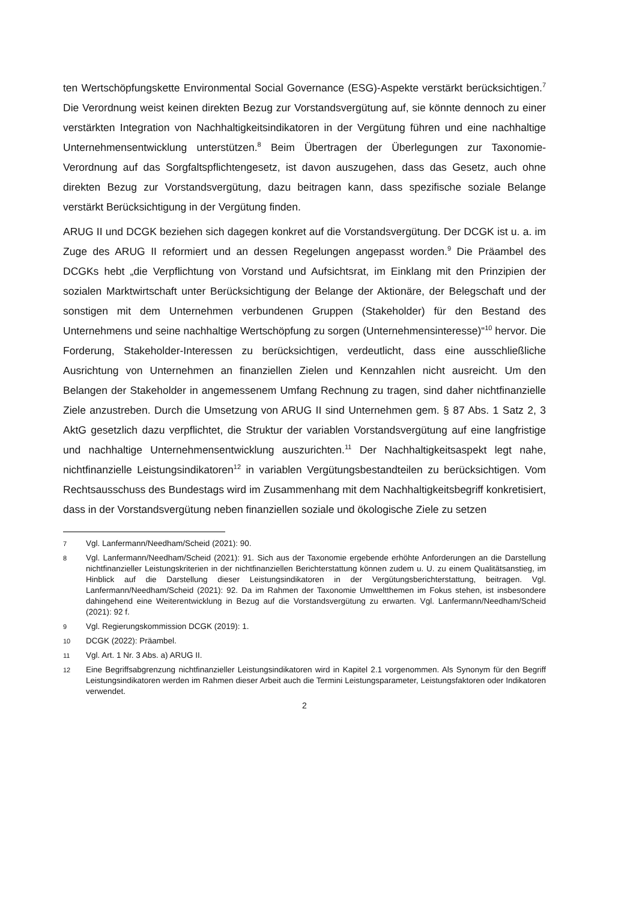ten Wertschöpfungskette Environmental Social Governance (ESG)-Aspekte verstärkt berücksichtigen.<sup>7</sup> Die Verordnung weist keinen direkten Bezug zur Vorstandsvergütung auf, sie könnte dennoch zu einer verstärkten Integration von Nachhaltigkeitsindikatoren in der Vergütung führen und eine nachhaltige Unternehmensentwicklung unterstützen.<sup>8</sup> Beim Übertragen der Überlegungen zur Taxonomie-Verordnung auf das Sorgfaltspflichtengesetz, ist davon auszugehen, dass das Gesetz, auch ohne direkten Bezug zur Vorstandsvergütung, dazu beitragen kann, dass spezifische soziale Belange verstärkt Berücksichtigung in der Vergütung finden.
ARUG II und DCGK beziehen sich dagegen konkret auf die Vorstandsvergütung. Der DCGK ist u. a. im Zuge des ARUG II reformiert und an dessen Regelungen angepasst worden.<sup>9</sup> Die Präambel des DCGKs hebt „die Verpflichtung von Vorstand und Aufsichtsrat, im Einklang mit den Prinzipien der sozialen Marktwirtschaft unter Berücksichtigung der Belange der Aktionäre, der Belegschaft und der sonstigen mit dem Unternehmen verbundenen Gruppen (Stakeholder) für den Bestand des Unternehmens und seine nachhaltige Wertschöpfung zu sorgen (Unternehmensinteresse)“<sup>10</sup> hervor. Die Forderung, Stakeholder-Interessen zu berücksichtigen, verdeutlicht, dass eine ausschließliche Ausrichtung von Unternehmen an finanziellen Zielen und Kennzahlen nicht ausreicht. Um den Belangen der Stakeholder in angemessenem Umfang Rechnung zu tragen, sind daher nichtfinanzielle Ziele anzustreben. Durch die Umsetzung von ARUG II sind Unternehmen gem. § 87 Abs. 1 Satz 2, 3 AktG gesetzlich dazu verpflichtet, die Struktur der variablen Vorstandsvergütung auf eine langfristige und nachhaltige Unternehmensentwicklung auszurichten.<sup>11</sup> Der Nachhaltigkeitsaspekt legt nahe, nichtfinanzielle Leistungsindikatoren<sup>12</sup> in variablen Vergütungsbestandteilen zu berücksichtigen. Vom Rechtsausschuss des Bundestags wird im Zusammenhang mit dem Nachhaltigkeitsbegriff konkretisiert, dass in der Vorstandsvergütung neben finanziellen soziale und ökologische Ziele zu setzen
7 Vgl. Lanfermann/Needham/Scheid (2021): 90.
8 Vgl. Lanfermann/Needham/Scheid (2021): 91. Sich aus der Taxonomie ergebende erhöhte Anforderungen an die Darstellung nichtfinanzieller Leistungskriterien in der nichtfinanziellen Berichterstattung können zudem u. U. zu einem Qualitätsanstieg, im Hinblick auf die Darstellung dieser Leistungsindikatoren in der Vergütungsberichterstattung, beitragen. Vgl. Lanfermann/Needham/Scheid (2021): 92. Da im Rahmen der Taxonomie Umweltthemen im Fokus stehen, ist insbesondere dahingehend eine Weiterentwicklung in Bezug auf die Vorstandsvergütung zu erwarten. Vgl. Lanfermann/Needham/Scheid (2021): 92 f.
9 Vgl. Regierungskommission DCGK (2019): 1.
10 DCGK (2022): Präambel.
11 Vgl. Art. 1 Nr. 3 Abs. a) ARUG II.
12 Eine Begriffsabgrenzung nichtfinanzieller Leistungsindikatoren wird in Kapitel 2.1 vorgenommen. Als Synonym für den Begriff Leistungsindikatoren werden im Rahmen dieser Arbeit auch die Termini Leistungsparameter, Leistungsfaktoren oder Indikatoren verwendet.
2